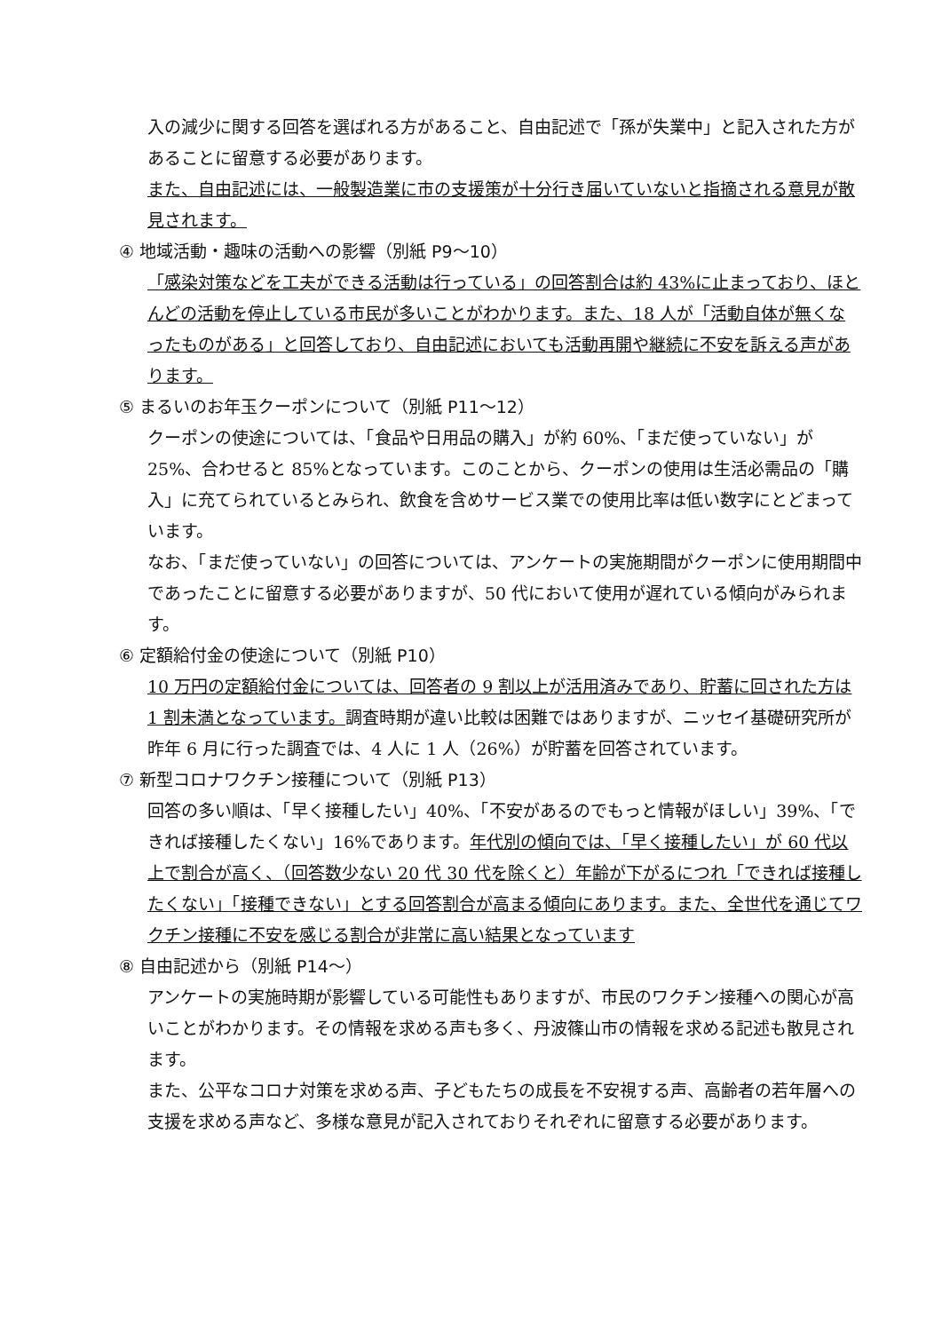入の減少に関する回答を選ばれる方があること、自由記述で「孫が失業中」と記入された方があることに留意する必要があります。
また、自由記述には、一般製造業に市の支援策が十分行き届いていないと指摘される意見が散見されます。
④ 地域活動・趣味の活動への影響（別紙 P9～10）
「感染対策などを工夫ができる活動は行っている」の回答割合は約 43%に止まっており、ほとんどの活動を停止している市民が多いことがわかります。また、18 人が「活動自体が無くなったものがある」と回答しており、自由記述においても活動再開や継続に不安を訴える声があります。
⑤ まるいのお年玉クーポンについて（別紙 P11～12）
クーポンの使途については、「食品や日用品の購入」が約 60%、「まだ使っていない」が 25%、合わせると 85%となっています。このことから、クーポンの使用は生活必需品の「購入」に充てられているとみられ、飲食を含めサービス業での使用比率は低い数字にとどまっています。
なお、「まだ使っていない」の回答については、アンケートの実施期間がクーポンに使用期間中であったことに留意する必要がありますが、50 代において使用が遅れている傾向がみられます。
⑥ 定額給付金の使途について（別紙 P10）
10 万円の定額給付金については、回答者の 9 割以上が活用済みであり、貯蓄に回された方は 1 割未満となっています。調査時期が違い比較は困難ではありますが、ニッセイ基礎研究所が昨年 6 月に行った調査では、4 人に 1 人（26%）が貯蓄を回答されています。
⑦ 新型コロナワクチン接種について（別紙 P13）
回答の多い順は、「早く接種したい」40%、「不安があるのでもっと情報がほしい」39%、「できれば接種したくない」16%であります。年代別の傾向では、「早く接種したい」が 60 代以上で割合が高く、（回答数少ない 20 代 30 代を除くと）年齢が下がるにつれ「できれば接種したくない」「接種できない」とする回答割合が高まる傾向にあります。また、全世代を通じてワクチン接種に不安を感じる割合が非常に高い結果となっています
⑧ 自由記述から（別紙 P14～）
アンケートの実施時期が影響している可能性もありますが、市民のワクチン接種への関心が高いことがわかります。その情報を求める声も多く、丹波篠山市の情報を求める記述も散見されます。
また、公平なコロナ対策を求める声、子どもたちの成長を不安視する声、高齢者の若年層への支援を求める声など、多様な意見が記入されておりそれぞれに留意する必要があります。